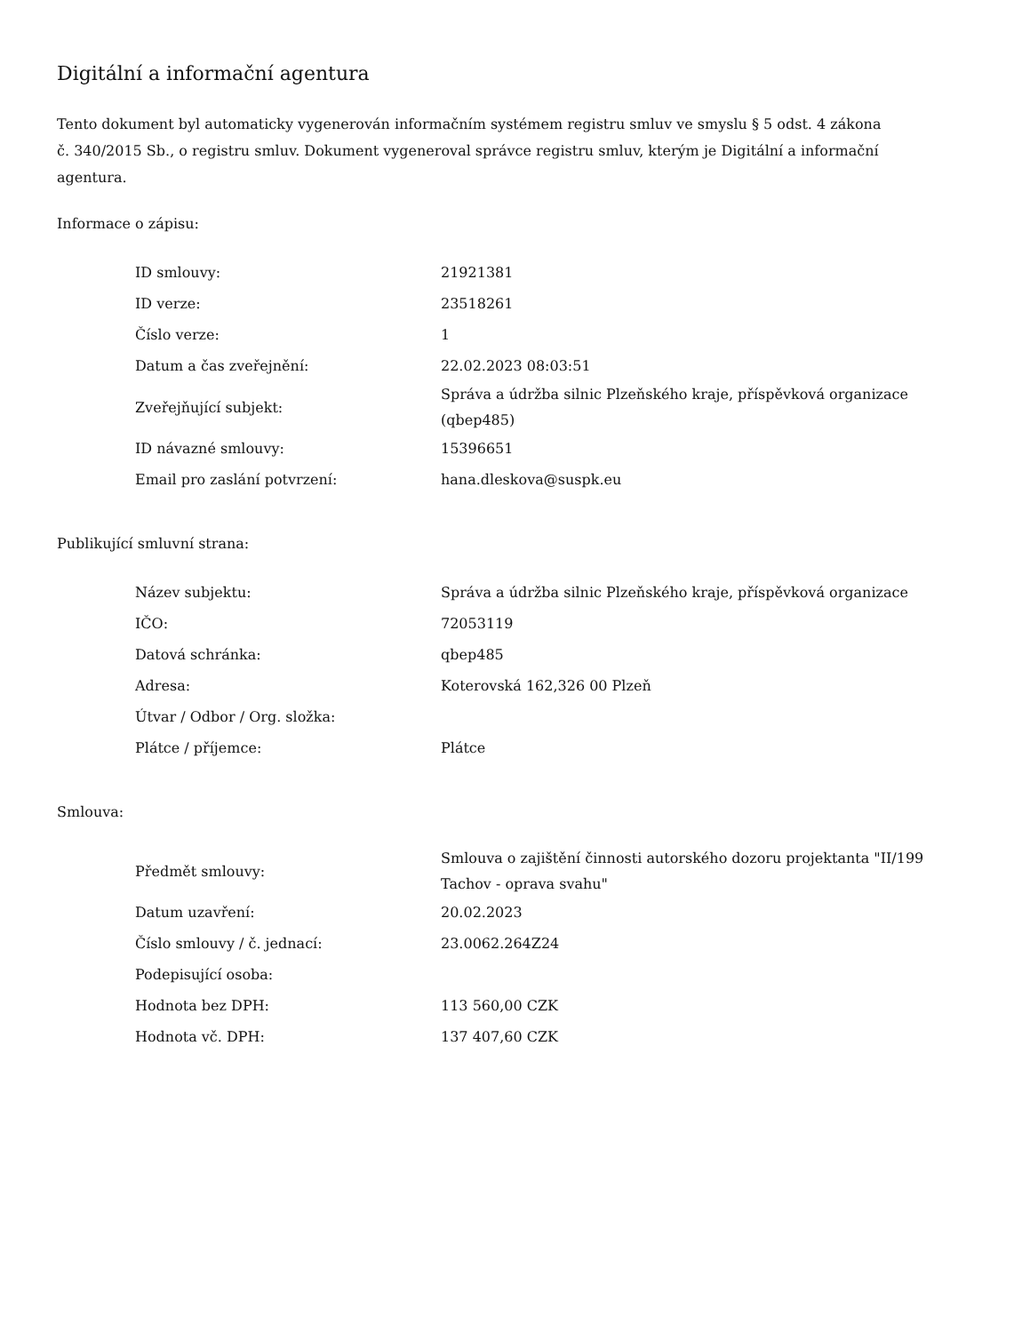Digitální a informační agentura
Tento dokument byl automaticky vygenerován informačním systémem registru smluv ve smyslu § 5 odst. 4 zákona
č. 340/2015 Sb., o registru smluv. Dokument vygeneroval správce registru smluv, kterým je Digitální a informační agentura.
Informace o zápisu:
| ID smlouvy: | 21921381 |
| ID verze: | 23518261 |
| Číslo verze: | 1 |
| Datum a čas zveřejnění: | 22.02.2023 08:03:51 |
| Zveřejňující subjekt: | Správa a údržba silnic Plzeňského kraje, příspěvková organizace (qbep485) |
| ID návazné smlouvy: | 15396651 |
| Email pro zaslání potvrzení: | hana.dleskova@suspk.eu |
Publikující smluvní strana:
| Název subjektu: | Správa a údržba silnic Plzeňského kraje, příspěvková organizace |
| IČO: | 72053119 |
| Datová schránka: | qbep485 |
| Adresa: | Koterovská 162,326 00 Plzeň |
| Útvar / Odbor / Org. složka: | |
| Plátce / příjemce: | Plátce |
Smlouva:
| Předmět smlouvy: | Smlouva o zajištění činnosti autorského dozoru projektanta "II/199 Tachov - oprava svahu" |
| Datum uzavření: | 20.02.2023 |
| Číslo smlouvy / č. jednací: | 23.0062.264Z24 |
| Podepisující osoba: | |
| Hodnota bez DPH: | 113 560,00 CZK |
| Hodnota vč. DPH: | 137 407,60 CZK |